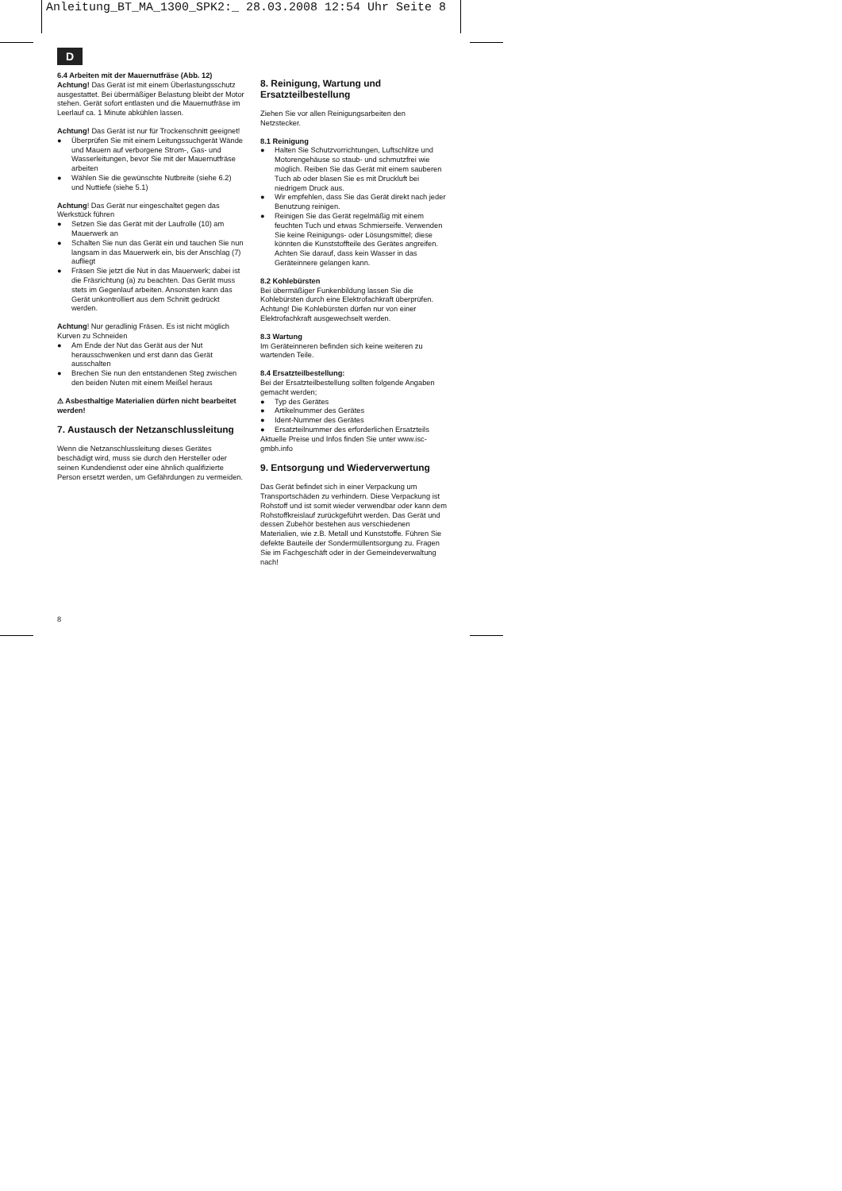Anleitung_BT_MA_1300_SPK2:_ 28.03.2008 12:54 Uhr Seite 8
D
6.4 Arbeiten mit der Mauernutfräse (Abb. 12)
Achtung! Das Gerät ist mit einem Überlastungsschutz ausgestattet. Bei übermäßiger Belastung bleibt der Motor stehen. Gerät sofort entlasten und die Mauernutfräse im Leerlauf ca. 1 Minute abkühlen lassen.
Achtung! Das Gerät ist nur für Trockenschnitt geeignet!
● Überprüfen Sie mit einem Leitungssuchgerät Wände und Mauern auf verborgene Strom-, Gas- und Wasserleitungen, bevor Sie mit der Mauernutfräse arbeiten
● Wählen Sie die gewünschte Nutbreite (siehe 6.2) und Nuttiefe (siehe 5.1)
Achtung! Das Gerät nur eingeschaltet gegen das Werkstück führen
● Setzen Sie das Gerät mit der Laufrolle (10) am Mauerwerk an
● Schalten Sie nun das Gerät ein und tauchen Sie nun langsam in das Mauerwerk ein, bis der Anschlag (7) aufliegt
● Fräsen Sie jetzt die Nut in das Mauerwerk; dabei ist die Fräsrichtung (a) zu beachten. Das Gerät muss stets im Gegenlauf arbeiten. Ansonsten kann das Gerät unkontrolliert aus dem Schnitt gedrückt werden.
Achtung! Nur geradlinig Fräsen. Es ist nicht möglich Kurven zu Schneiden
● Am Ende der Nut das Gerät aus der Nut herausschwenken und erst dann das Gerät ausschalten
● Brechen Sie nun den entstandenen Steg zwischen den beiden Nuten mit einem Meißel heraus
⚠ Asbesthaltige Materialien dürfen nicht bearbeitet werden!
7. Austausch der Netzanschlussleitung
Wenn die Netzanschlussleitung dieses Gerätes beschädigt wird, muss sie durch den Hersteller oder seinen Kundendienst oder eine ähnlich qualifizierte Person ersetzt werden, um Gefährdungen zu vermeiden.
8. Reinigung, Wartung und Ersatzteilbestellung
Ziehen Sie vor allen Reinigungsarbeiten den Netzstecker.
8.1 Reinigung
● Halten Sie Schutzvorrichtungen, Luftschlitze und Motorengehäuse so staub- und schmutzfrei wie möglich. Reiben Sie das Gerät mit einem sauberen Tuch ab oder blasen Sie es mit Druckluft bei niedrigem Druck aus.
● Wir empfehlen, dass Sie das Gerät direkt nach jeder Benutzung reinigen.
● Reinigen Sie das Gerät regelmäßig mit einem feuchten Tuch und etwas Schmierseife. Verwenden Sie keine Reinigungs- oder Lösungsmittel; diese könnten die Kunststoffteile des Gerätes angreifen. Achten Sie darauf, dass kein Wasser in das Geräteinnere gelangen kann.
8.2 Kohlebürsten
Bei übermäßiger Funkenbildung lassen Sie die Kohlebürsten durch eine Elektrofachkraft überprüfen.
Achtung! Die Kohlebürsten dürfen nur von einer Elektrofachkraft ausgewechselt werden.
8.3 Wartung
Im Geräteinneren befinden sich keine weiteren zu wartenden Teile.
8.4 Ersatzteilbestellung:
Bei der Ersatzteilbestellung sollten folgende Angaben gemacht werden;
● Typ des Gerätes
● Artikelnummer des Gerätes
● Ident-Nummer des Gerätes
● Ersatzteilnummer des erforderlichen Ersatzteils
Aktuelle Preise und Infos finden Sie unter www.isc-gmbh.info
9. Entsorgung und Wiederverwertung
Das Gerät befindet sich in einer Verpackung um Transportschäden zu verhindern. Diese Verpackung ist Rohstoff und ist somit wieder verwendbar oder kann dem Rohstoffkreislauf zurückgeführt werden. Das Gerät und dessen Zubehör bestehen aus verschiedenen Materialien, wie z.B. Metall und Kunststoffe. Führen Sie defekte Bauteile der Sondermüllentsorgung zu. Fragen Sie im Fachgeschäft oder in der Gemeindeverwaltung nach!
8